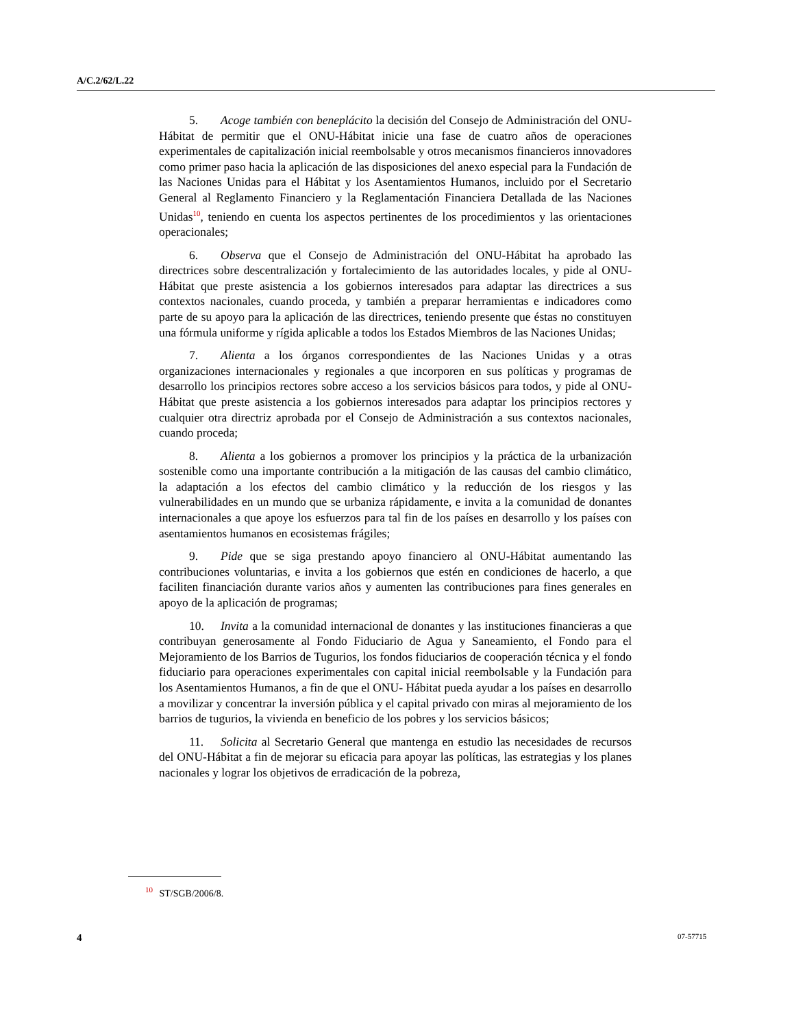A/C.2/62/L.22
5. Acoge también con beneplácito la decisión del Consejo de Administración del ONU-Hábitat de permitir que el ONU-Hábitat inicie una fase de cuatro años de operaciones experimentales de capitalización inicial reembolsable y otros mecanismos financieros innovadores como primer paso hacia la aplicación de las disposiciones del anexo especial para la Fundación de las Naciones Unidas para el Hábitat y los Asentamientos Humanos, incluido por el Secretario General al Reglamento Financiero y la Reglamentación Financiera Detallada de las Naciones Unidas<sup>10</sup>, teniendo en cuenta los aspectos pertinentes de los procedimientos y las orientaciones operacionales;
6. Observa que el Consejo de Administración del ONU-Hábitat ha aprobado las directrices sobre descentralización y fortalecimiento de las autoridades locales, y pide al ONU-Hábitat que preste asistencia a los gobiernos interesados para adaptar las directrices a sus contextos nacionales, cuando proceda, y también a preparar herramientas e indicadores como parte de su apoyo para la aplicación de las directrices, teniendo presente que éstas no constituyen una fórmula uniforme y rígida aplicable a todos los Estados Miembros de las Naciones Unidas;
7. Alienta a los órganos correspondientes de las Naciones Unidas y a otras organizaciones internacionales y regionales a que incorporen en sus políticas y programas de desarrollo los principios rectores sobre acceso a los servicios básicos para todos, y pide al ONU-Hábitat que preste asistencia a los gobiernos interesados para adaptar los principios rectores y cualquier otra directriz aprobada por el Consejo de Administración a sus contextos nacionales, cuando proceda;
8. Alienta a los gobiernos a promover los principios y la práctica de la urbanización sostenible como una importante contribución a la mitigación de las causas del cambio climático, la adaptación a los efectos del cambio climático y la reducción de los riesgos y las vulnerabilidades en un mundo que se urbaniza rápidamente, e invita a la comunidad de donantes internacionales a que apoye los esfuerzos para tal fin de los países en desarrollo y los países con asentamientos humanos en ecosistemas frágiles;
9. Pide que se siga prestando apoyo financiero al ONU-Hábitat aumentando las contribuciones voluntarias, e invita a los gobiernos que estén en condiciones de hacerlo, a que faciliten financiación durante varios años y aumenten las contribuciones para fines generales en apoyo de la aplicación de programas;
10. Invita a la comunidad internacional de donantes y las instituciones financieras a que contribuyan generosamente al Fondo Fiduciario de Agua y Saneamiento, el Fondo para el Mejoramiento de los Barrios de Tugurios, los fondos fiduciarios de cooperación técnica y el fondo fiduciario para operaciones experimentales con capital inicial reembolsable y la Fundación para los Asentamientos Humanos, a fin de que el ONU- Hábitat pueda ayudar a los países en desarrollo a movilizar y concentrar la inversión pública y el capital privado con miras al mejoramiento de los barrios de tugurios, la vivienda en beneficio de los pobres y los servicios básicos;
11. Solicita al Secretario General que mantenga en estudio las necesidades de recursos del ONU-Hábitat a fin de mejorar su eficacia para apoyar las políticas, las estrategias y los planes nacionales y lograr los objetivos de erradicación de la pobreza,
<sup>10</sup> ST/SGB/2006/8.
4 07-57715